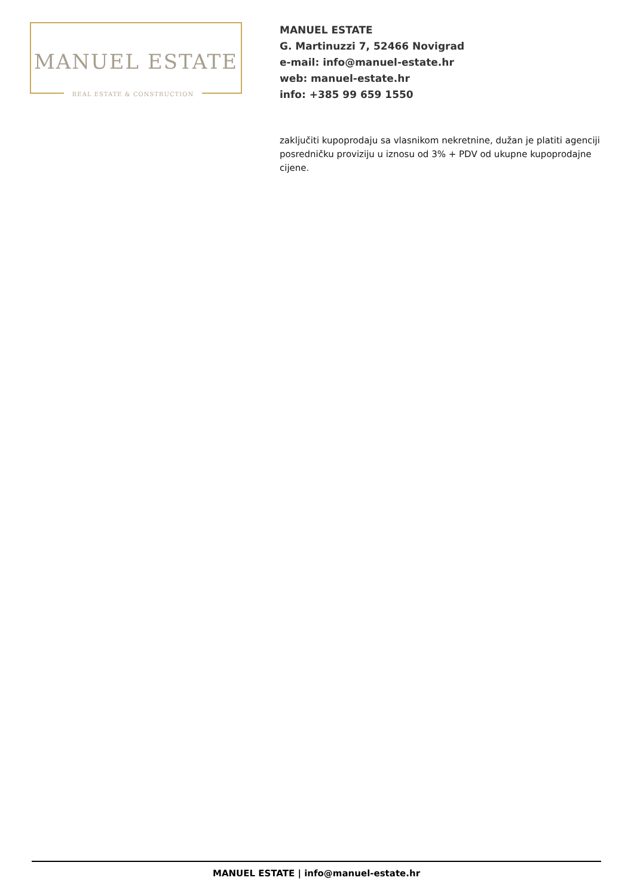MANUEL ESTATE
REAL ESTATE & CONSTRUCTION
MANUEL ESTATE
G. Martinuzzi 7, 52466 Novigrad
e-mail: info@manuel-estate.hr
web: manuel-estate.hr
info: +385 99 659 1550
zaključiti kupoprodaju sa vlasnikom nekretnine, dužan je platiti agenciji posredničku proviziju u iznosu od 3% + PDV od ukupne kupoprodajne cijene.
MANUEL ESTATE | info@manuel-estate.hr